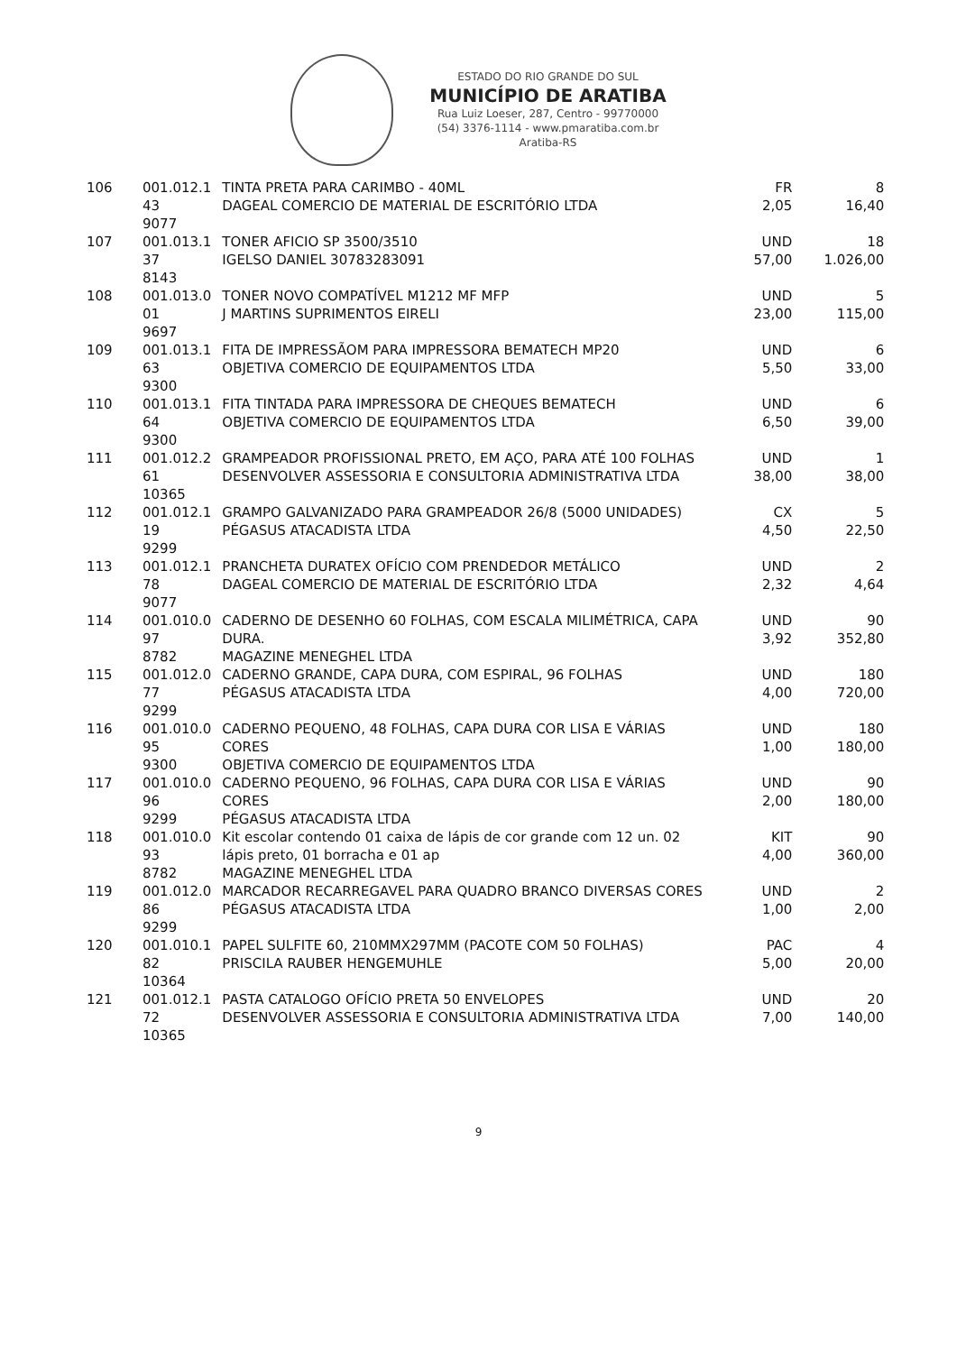ESTADO DO RIO GRANDE DO SUL
MUNICÍPIO DE ARATIBA
Rua Luiz Loeser, 287, Centro - 99770000
(54) 3376-1114 - www.pmaratiba.com.br
Aratiba-RS
| 106 | 001.012.1 43 9077 | TINTA PRETA PARA CARIMBO - 40ML DAGEAL COMERCIO DE MATERIAL DE ESCRITÓRIO LTDA | FR 2,05 | 8 16,40 |
| 107 | 001.013.1 37 8143 | TONER AFICIO SP 3500/3510 IGELSO DANIEL 30783283091 | UND 57,00 | 18 1.026,00 |
| 108 | 001.013.0 01 9697 | TONER NOVO COMPATÍVEL M1212 MF MFP J MARTINS SUPRIMENTOS EIRELI | UND 23,00 | 5 115,00 |
| 109 | 001.013.1 63 9300 | FITA DE IMPRESSÃOM PARA IMPRESSORA BEMATECH MP20 OBJETIVA COMERCIO DE EQUIPAMENTOS LTDA | UND 5,50 | 6 33,00 |
| 110 | 001.013.1 64 9300 | FITA TINTADA PARA IMPRESSORA DE CHEQUES BEMATECH OBJETIVA COMERCIO DE EQUIPAMENTOS LTDA | UND 6,50 | 6 39,00 |
| 111 | 001.012.2 61 10365 | GRAMPEADOR PROFISSIONAL PRETO, EM AÇO, PARA ATÉ 100 FOLHAS DESENVOLVER ASSESSORIA E CONSULTORIA ADMINISTRATIVA LTDA | UND 38,00 | 1 38,00 |
| 112 | 001.012.1 19 9299 | GRAMPO GALVANIZADO PARA GRAMPEADOR 26/8 (5000 UNIDADES) PÉGASUS ATACADISTA LTDA | CX 4,50 | 5 22,50 |
| 113 | 001.012.1 78 9077 | PRANCHETA DURATEX OFÍCIO COM PRENDEDOR METÁLICO DAGEAL COMERCIO DE MATERIAL DE ESCRITÓRIO LTDA | UND 2,32 | 2 4,64 |
| 114 | 001.010.0 97 8782 | CADERNO DE DESENHO 60 FOLHAS, COM ESCALA MILIMÉTRICA, CAPA DURA. MAGAZINE MENEGHEL LTDA | UND 3,92 | 90 352,80 |
| 115 | 001.012.0 77 9299 | CADERNO GRANDE, CAPA DURA, COM ESPIRAL, 96 FOLHAS PÉGASUS ATACADISTA LTDA | UND 4,00 | 180 720,00 |
| 116 | 001.010.0 95 9300 | CADERNO PEQUENO, 48 FOLHAS, CAPA DURA COR LISA E VÁRIAS CORES OBJETIVA COMERCIO DE EQUIPAMENTOS LTDA | UND 1,00 | 180 180,00 |
| 117 | 001.010.0 96 9299 | CADERNO PEQUENO, 96 FOLHAS, CAPA DURA COR LISA E VÁRIAS CORES PÉGASUS ATACADISTA LTDA | UND 2,00 | 90 180,00 |
| 118 | 001.010.0 93 8782 | Kit escolar contendo 01 caixa de lápis de cor grande com 12 un. 02 lápis preto, 01 borracha e 01 ap MAGAZINE MENEGHEL LTDA | KIT 4,00 | 90 360,00 |
| 119 | 001.012.0 86 9299 | MARCADOR RECARREGAVEL PARA QUADRO BRANCO DIVERSAS CORES PÉGASUS ATACADISTA LTDA | UND 1,00 | 2 2,00 |
| 120 | 001.010.1 82 10364 | PAPEL SULFITE 60, 210MMX297MM (PACOTE COM 50 FOLHAS) PRISCILA RAUBER HENGEMUHLE | PAC 5,00 | 4 20,00 |
| 121 | 001.012.1 72 10365 | PASTA CATALOGO OFÍCIO PRETA 50 ENVELOPES DESENVOLVER ASSESSORIA E CONSULTORIA ADMINISTRATIVA LTDA | UND 7,00 | 20 140,00 |
9